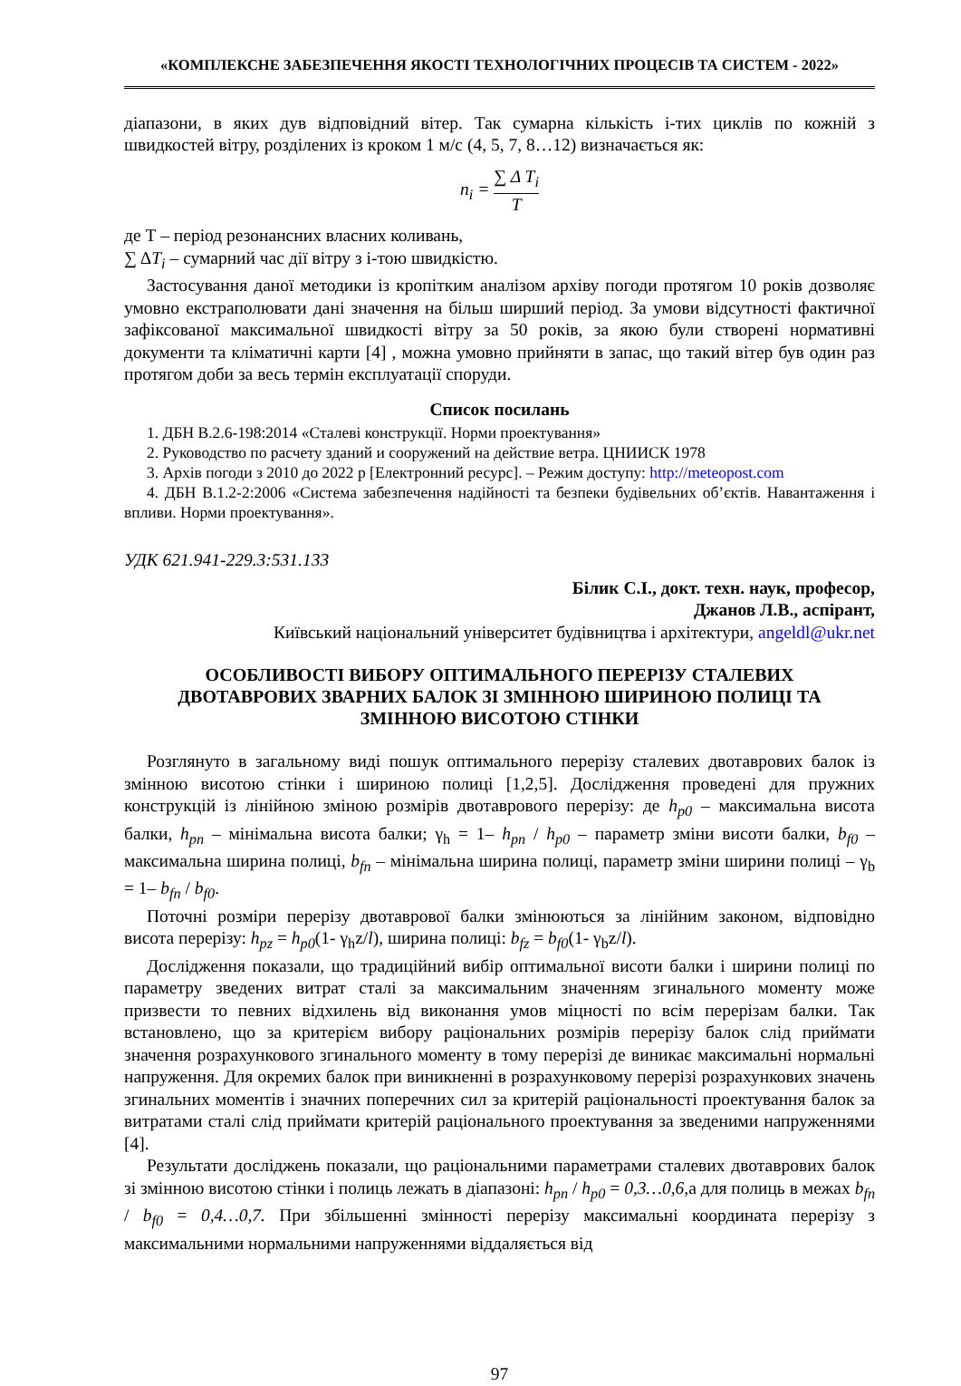«КОМПЛЕКСНЕ ЗАБЕЗПЕЧЕННЯ ЯКОСТІ ТЕХНОЛОГІЧНИХ ПРОЦЕСІВ ТА СИСТЕМ - 2022»
діапазони, в яких дув відповідний вітер. Так сумарна кількість і-тих циклів по кожній з швидкостей вітру, розділених із кроком 1 м/с (4, 5, 7, 8…12) визначається як:
n<sub>i</sub> = ∑ Δ T<sub>i</sub> T
де Т – період резонансних власних коливань,
∑ ΔT<sub>i</sub> – сумарний час дії вітру з і-тою швидкістю.
Застосування даної методики із кропітким аналізом архіву погоди протягом 10 років дозволяє умовно екстраполювати дані значення на більш ширший період. За умови відсутності фактичної зафіксованої максимальної швидкості вітру за 50 років, за якою були створені нормативні документи та кліматичні карти [4] , можна умовно прийняти в запас, що такий вітер був один раз протягом доби за весь термін експлуатації споруди.
Список посилань
1. ДБН В.2.6-198:2014 «Сталеві конструкції. Норми проектування»
2. Руководство по расчету зданий и сооружений на действие ветра. ЦНИИСК 1978
3. Архів погоди з 2010 до 2022 р [Електронний ресурс]. – Режим доступу: http://meteopost.com
4. ДБН В.1.2-2:2006 «Система забезпечення надійності та безпеки будівельних об’єктів. Навантаження і впливи. Норми проектування».
УДК 621.941-229.3:531.133
Білик С.І., докт. техн. наук, професор,
Джанов Л.В., аспірант,
Київський національний університет будівництва і архітектури, angeldl@ukr.net
ОСОБЛИВОСТІ ВИБОРУ ОПТИМАЛЬНОГО ПЕРЕРІЗУ СТАЛЕВИХ
ДВОТАВРОВИХ ЗВАРНИХ БАЛОК ЗІ ЗМІННОЮ ШИРИНОЮ ПОЛИЦІ ТА
ЗМІННОЮ ВИСОТОЮ СТІНКИ
Розглянуто в загальному виді пошук оптимального перерізу сталевих двотаврових балок із змінною висотою стінки і шириною полиці [1,2,5]. Дослідження проведені для пружних конструкцій із лінійною зміною розмірів двотаврового перерізу: де h<sub>p0</sub> – максимальна висота балки, h<sub>pn</sub> – мінімальна висота балки; γ<sub>h</sub> = 1– h<sub>pn</sub> / h<sub>p0</sub> – параметр зміни висоти балки, b<sub>f0</sub> – максимальна ширина полиці, b<sub>fn</sub> – мінімальна ширина полиці, параметр зміни ширини полиці – γ<sub>b</sub> = 1– b<sub>fn</sub> / b<sub>f0</sub>.
Поточні розміри перерізу двотаврової балки змінюються за лінійним законом, відповідно висота перерізу: h<sub>pz</sub> = h<sub>p0</sub>(1- γ<sub>h</sub>z/l), ширина полиці: b<sub>fz</sub> = b<sub>f0</sub>(1- γ<sub>b</sub>z/l).
Дослідження показали, що традиційний вибір оптимальної висоти балки і ширини полиці по параметру зведених витрат сталі за максимальним значенням згинального моменту може призвести то певних відхилень від виконання умов міцності по всім перерізам балки. Так встановлено, що за критерієм вибору раціональних розмірів перерізу балок слід приймати значення розрахункового згинального моменту в тому перерізі де виникає максимальні нормальні напруження. Для окремих балок при виникненні в розрахунковому перерізі розрахункових значень згинальних моментів і значних поперечних сил за критерій раціональності проектування балок за витратами сталі слід приймати критерій раціонального проектування за зведеними напруженнями [4].
Результати досліджень показали, що раціональними параметрами сталевих двотаврових балок зі змінною висотою стінки і полиць лежать в діапазоні: h<sub>pn</sub> / h<sub>p0</sub> = 0,3…0,6, а для полиць в межах b<sub>fn</sub> / b<sub>f0</sub> = 0,4…0,7. При збільшенні змінності перерізу максимальні координата перерізу з максимальними нормальними напруженнями віддаляється від
97